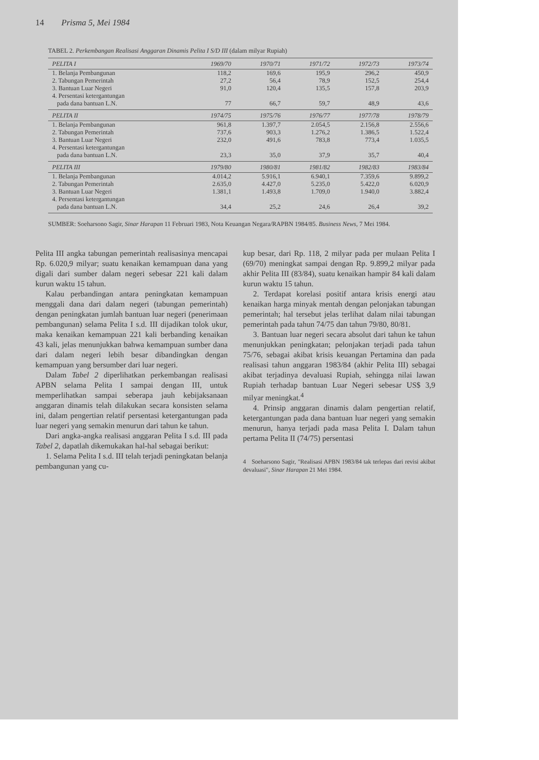14 Prisma 5, Mei 1984
TABEL 2. Perkembangan Realisasi Anggaran Dinamis Pelita I S/D III (dalam milyar Rupiah)
| PELITA I | 1969/70 | 1970/71 | 1971/72 | 1972/73 | 1973/74 |
| --- | --- | --- | --- | --- | --- |
| 1. Belanja Pembangunan | 118,2 | 169,6 | 195,9 | 296,2 | 450,9 |
| 2. Tabungan Pemerintah | 27,2 | 56,4 | 78,9 | 152,5 | 254,4 |
| 3. Bantuan Luar Negeri | 91,0 | 120,4 | 135,5 | 157,8 | 203,9 |
| 4. Persentasi ketergantungan | | | | | |
| pada dana bantuan L.N. | 77 | 66,7 | 59,7 | 48,9 | 43,6 |
| PELITA II | 1974/75 | 1975/76 | 1976/77 | 1977/78 | 1978/79 |
| 1. Belanja Pembangunan | 961,8 | 1.397,7 | 2.054,5 | 2.156,8 | 2.556,6 |
| 2. Tabungan Pemerintah | 737,6 | 903,3 | 1.276,2 | 1.386,5 | 1.522,4 |
| 3. Bantuan Luar Negeri | 232,0 | 491,6 | 783,8 | 773,4 | 1.035,5 |
| 4. Persentasi ketergantungan | | | | | |
| pada dana bantuan L.N. | 23,3 | 35,0 | 37,9 | 35,7 | 40,4 |
| PELITA III | 1979/80 | 1980/81 | 1981/82 | 1982/83 | 1983/84 |
| 1. Belanja Pembangunan | 4.014,2 | 5.916,1 | 6.940,1 | 7.359,6 | 9.899,2 |
| 2. Tabungan Pemerintah | 2.635,0 | 4.427,0 | 5.235,0 | 5.422,0 | 6.020,9 |
| 3. Bantuan Luar Negeri | 1.381,1 | 1.493,8 | 1.709,0 | 1.940,0 | 3.882,4 |
| 4. Persentasi ketergantungan | | | | | |
| pada dana bantuan L.N. | 34,4 | 25,2 | 24,6 | 26,4 | 39,2 |
SUMBER: Soeharsono Sagir, Sinar Harapan 11 Februari 1983, Nota Keuangan Negara/RAPBN 1984/85. Business News, 7 Mei 1984.
Pelita III angka tabungan pemerintah realisasinya mencapai Rp. 6.020,9 milyar; suatu kenaikan kemampuan dana yang digali dari sumber dalam negeri sebesar 221 kali dalam kurun waktu 15 tahun.
Kalau perbandingan antara peningkatan kemampuan menggali dana dari dalam negeri (tabungan pemerintah) dengan peningkatan jumlah bantuan luar negeri (penerimaan pembangunan) selama Pelita I s.d. III dijadikan tolok ukur, maka kenaikan kemampuan 221 kali berbanding kenaikan 43 kali, jelas menunjukkan bahwa kemampuan sumber dana dari dalam negeri lebih besar dibandingkan dengan kemampuan yang bersumber dari luar negeri.
Dalam Tabel 2 diperlihatkan perkembangan realisasi APBN selama Pelita I sampai dengan III, untuk memperlihatkan sampai seberapa jauh kebijaksanaan anggaran dinamis telah dilakukan secara konsisten selama ini, dalam pengertian relatif persentasi ketergantungan pada luar negeri yang semakin menurun dari tahun ke tahun.
Dari angka-angka realisasi anggaran Pelita I s.d. III pada Tabel 2, dapatlah dikemukakan hal-hal sebagai berikut:
1. Selama Pelita I s.d. III telah terjadi peningkatan belanja pembangunan yang cu-
kup besar, dari Rp. 118, 2 milyar pada per mulaan Pelita I (69/70) meningkat sampai dengan Rp. 9.899,2 milyar pada akhir Pelita III (83/84), suatu kenaikan hampir 84 kali dalam kurun waktu 15 tahun.
2. Terdapat korelasi positif antara krisis energi atau kenaikan harga minyak mentah dengan pelonjakan tabungan pemerintah; hal tersebut jelas terlihat dalam nilai tabungan pemerintah pada tahun 74/75 dan tahun 79/80, 80/81.
3. Bantuan luar negeri secara absolut dari tahun ke tahun menunjukkan peningkatan; pelonjakan terjadi pada tahun 75/76, sebagai akibat krisis keuangan Pertamina dan pada realisasi tahun anggaran 1983/84 (akhir Pelita III) sebagai akibat terjadinya devaluasi Rupiah, sehingga nilai lawan Rupiah terhadap bantuan Luar Negeri sebesar US$ 3,9 milyar meningkat.<sup>4</sup>
4. Prinsip anggaran dinamis dalam pengertian relatif, ketergantungan pada dana bantuan luar negeri yang semakin menurun, hanya terjadi pada masa Pelita I. Dalam tahun pertama Pelita II (74/75) persentasi
4 Soeharsono Sagir, "Realisasi APBN 1983/84 tak terlepas dari revisi akibat devaluasi", Sinar Harapan 21 Mei 1984.